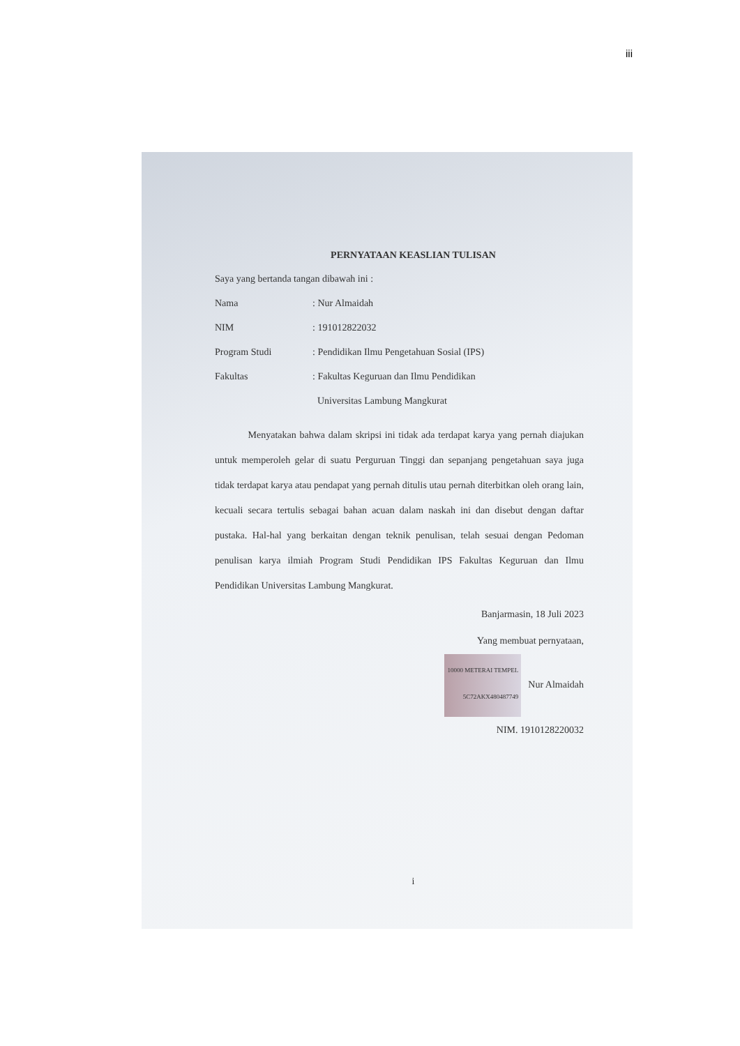iii
PERNYATAAN KEASLIAN TULISAN
Saya yang bertanda tangan dibawah ini :
Nama: Nur Almaidah
NIM: 191012822032
Program Studi: Pendidikan Ilmu Pengetahuan Sosial (IPS)
Fakultas: Fakultas Keguruan dan Ilmu Pendidikan
Universitas Lambung Mangkurat
Menyatakan bahwa dalam skripsi ini tidak ada terdapat karya yang pernah diajukan untuk memperoleh gelar di suatu Perguruan Tinggi dan sepanjang pengetahuan saya juga tidak terdapat karya atau pendapat yang pernah ditulis utau pernah diterbitkan oleh orang lain, kecuali secara tertulis sebagai bahan acuan dalam naskah ini dan disebut dengan daftar pustaka. Hal-hal yang berkaitan dengan teknik penulisan, telah sesuai dengan Pedoman penulisan karya ilmiah Program Studi Pendidikan IPS Fakultas Keguruan dan Ilmu Pendidikan Universitas Lambung Mangkurat.
Banjarmasin, 18 Juli 2023
Yang membuat pernyataan,
10000 METERAI TEMPEL 5C72AKX480487749 Nur Almaidah
NIM. 1910128220032
i